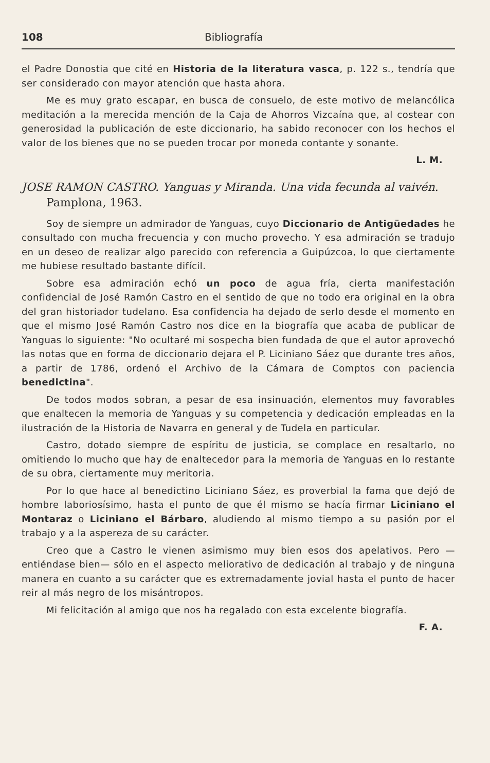108 Bibliografía
el Padre Donostia que cité en Historia de la literatura vasca, p. 122 s., tendría que ser considerado con mayor atención que hasta ahora.
Me es muy grato escapar, en busca de consuelo, de este motivo de melancólica meditación a la merecida mención de la Caja de Ahorros Vizcaína que, al costear con generosidad la publicación de este diccionario, ha sabido reconocer con los hechos el valor de los bienes que no se pueden trocar por moneda contante y sonante.
L. M.
JOSE RAMON CASTRO. Yanguas y Miranda. Una vida fecunda al vaivén. Pamplona, 1963.
Soy de siempre un admirador de Yanguas, cuyo Diccionario de Antigüedades he consultado con mucha frecuencia y con mucho provecho. Y esa admiración se tradujo en un deseo de realizar algo parecido con referencia a Guipúzcoa, lo que ciertamente me hubiese resultado bastante difícil.
Sobre esa admiración echó un poco de agua fría, cierta manifestación confidencial de José Ramón Castro en el sentido de que no todo era original en la obra del gran historiador tudelano. Esa confidencia ha dejado de serlo desde el momento en que el mismo José Ramón Castro nos dice en la biografía que acaba de publicar de Yanguas lo siguiente: "No ocultaré mi sospecha bien fundada de que el autor aprovechó las notas que en forma de diccionario dejara el P. Liciniano Sáez que durante tres años, a partir de 1786, ordenó el Archivo de la Cámara de Comptos con paciencia benedictina".
De todos modos sobran, a pesar de esa insinuación, elementos muy favorables que enaltecen la memoria de Yanguas y su competencia y dedicación empleadas en la ilustración de la Historia de Navarra en general y de Tudela en particular.
Castro, dotado siempre de espíritu de justicia, se complace en resaltarlo, no omitiendo lo mucho que hay de enaltecedor para la memoria de Yanguas en lo restante de su obra, ciertamente muy meritoria.
Por lo que hace al benedictino Liciniano Sáez, es proverbial la fama que dejó de hombre laboriosísimo, hasta el punto de que él mismo se hacía firmar Liciniano el Montaraz o Liciniano el Bárbaro, aludiendo al mismo tiempo a su pasión por el trabajo y a la aspereza de su carácter.
Creo que a Castro le vienen asimismo muy bien esos dos apelativos. Pero —entiéndase bien— sólo en el aspecto meliorativo de dedicación al trabajo y de ninguna manera en cuanto a su carácter que es extremadamente jovial hasta el punto de hacer reir al más negro de los misántropos.
Mi felicitación al amigo que nos ha regalado con esta excelente biografía.
F. A.